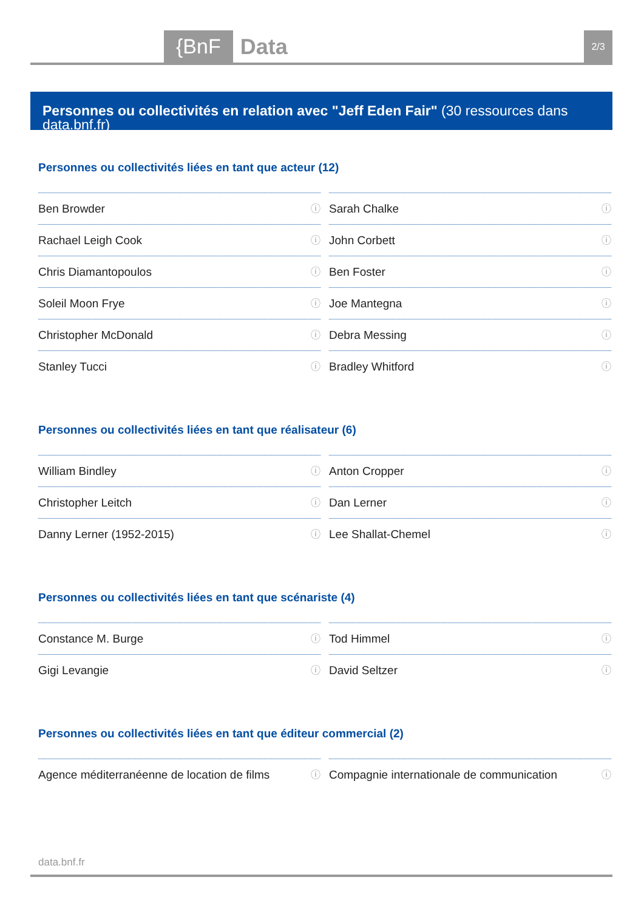{BnF Data 2/3
Personnes ou collectivités en relation avec "Jeff Eden Fair" (30 ressources dans data.bnf.fr)
Personnes ou collectivités liées en tant que acteur (12)
Ben Browder ⓘ
Sarah Chalke ⓘ
Rachael Leigh Cook ⓘ
John Corbett ⓘ
Chris Diamantopoulos ⓘ
Ben Foster ⓘ
Soleil Moon Frye ⓘ
Joe Mantegna ⓘ
Christopher McDonald ⓘ
Debra Messing ⓘ
Stanley Tucci ⓘ
Bradley Whitford ⓘ
Personnes ou collectivités liées en tant que réalisateur (6)
William Bindley ⓘ
Anton Cropper ⓘ
Christopher Leitch ⓘ
Dan Lerner ⓘ
Danny Lerner (1952-2015) ⓘ
Lee Shallat-Chemel ⓘ
Personnes ou collectivités liées en tant que scénariste (4)
Constance M. Burge ⓘ
Tod Himmel ⓘ
Gigi Levangie ⓘ
David Seltzer ⓘ
Personnes ou collectivités liées en tant que éditeur commercial (2)
Agence méditerranéenne de location de films ⓘ
Compagnie internationale de communication ⓘ
data.bnf.fr